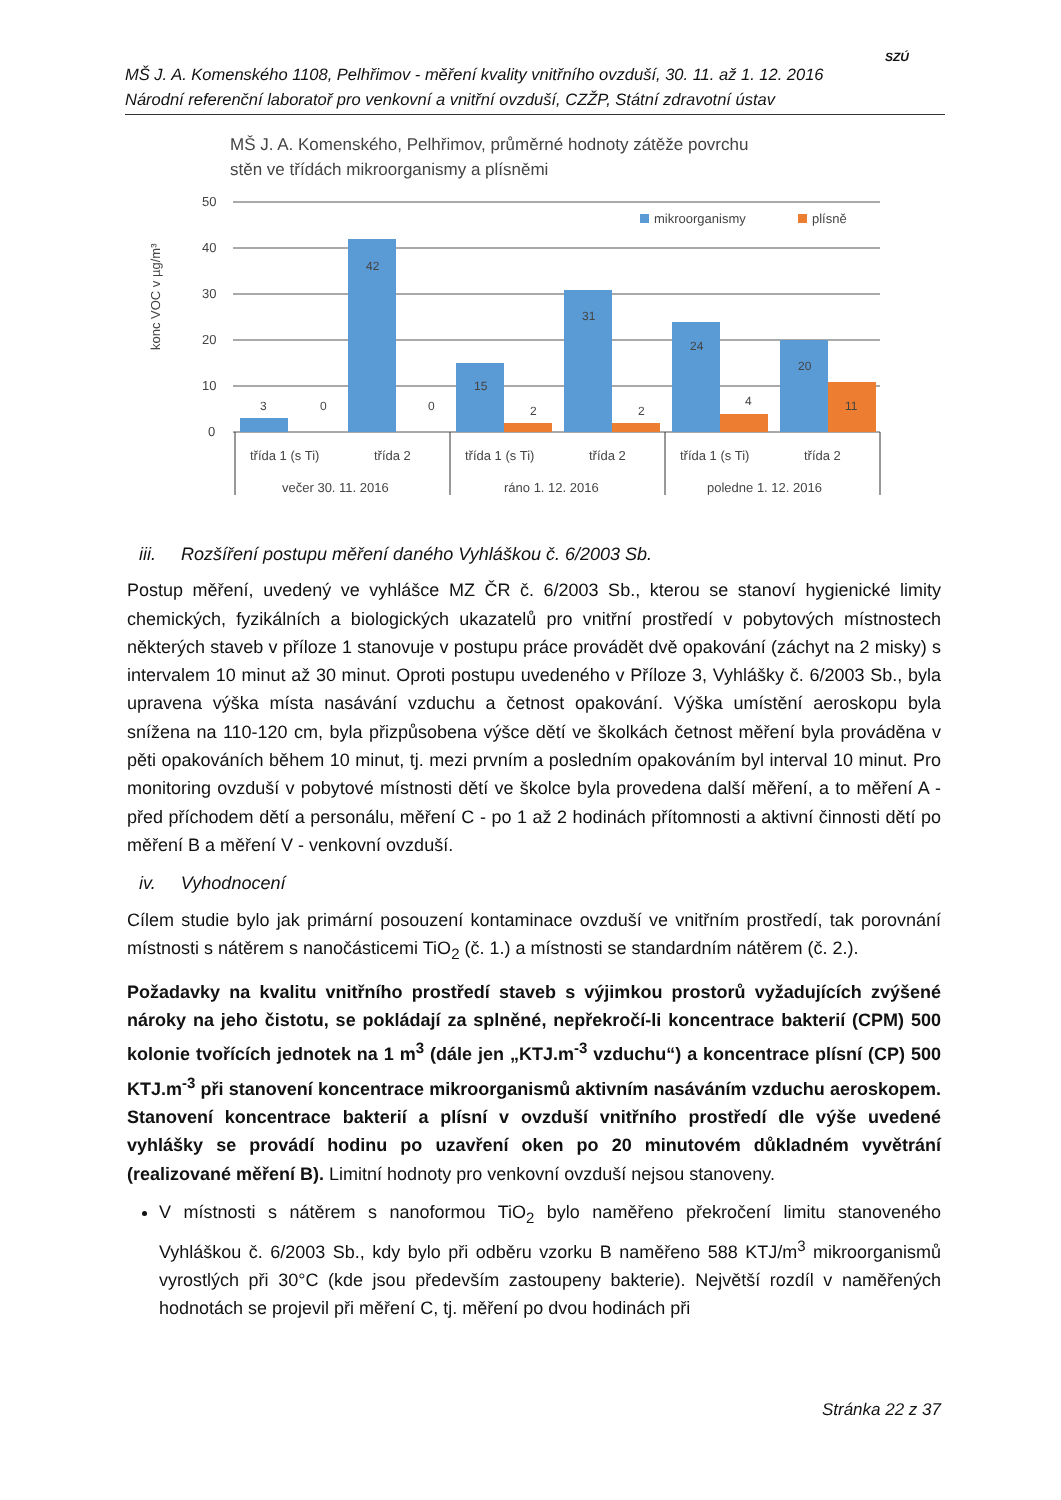MŠ J. A. Komenského 1108, Pelhřimov - měření kvality vnitřního ovzduší, 30. 11. až 1. 12. 2016
Národní referenční laboratoř pro venkovní a vnitřní ovzduší, CZŽP, Státní zdravotní ústav
SZÚ
MŠ J. A. Komenského, Pelhřimov, průměrné hodnoty zátěže povrchu
stěn ve třídách mikroorganismy a plísněmi
konc VOC v µg/m³
50
40
30
20
10
0
mikroorganismy
plísně
3
0
42
0
15
2
31
2
24
4
20
11
třída 1 (s Ti)
třída 2
třída 1 (s Ti)
třída 2
třída 1 (s Ti)
třída 2
večer 30. 11. 2016
ráno 1. 12. 2016
poledne 1. 12. 2016
iii. Rozšíření postupu měření daného Vyhláškou č. 6/2003 Sb.
Postup měření, uvedený ve vyhlášce MZ ČR č. 6/2003 Sb., kterou se stanoví hygienické limity chemických, fyzikálních a biologických ukazatelů pro vnitřní prostředí v pobytových místnostech některých staveb v příloze 1 stanovuje v postupu práce provádět dvě opakování (záchyt na 2 misky) s intervalem 10 minut až 30 minut. Oproti postupu uvedeného v Příloze 3, Vyhlášky č. 6/2003 Sb., byla upravena výška místa nasávání vzduchu a četnost opakování. Výška umístění aeroskopu byla snížena na 110-120 cm, byla přizpůsobena výšce dětí ve školkách četnost měření byla prováděna v pěti opakováních během 10 minut, tj. mezi prvním a posledním opakováním byl interval 10 minut. Pro monitoring ovzduší v pobytové místnosti dětí ve školce byla provedena další měření, a to měření A - před příchodem dětí a personálu, měření C - po 1 až 2 hodinách přítomnosti a aktivní činnosti dětí po měření B a měření V - venkovní ovzduší.
iv. Vyhodnocení
Cílem studie bylo jak primární posouzení kontaminace ovzduší ve vnitřním prostředí, tak porovnání místnosti s nátěrem s nanočásticemi TiO<sub>2</sub> (č. 1.) a místnosti se standardním nátěrem (č. 2.).
Požadavky na kvalitu vnitřního prostředí staveb s výjimkou prostorů vyžadujících zvýšené nároky na jeho čistotu, se pokládají za splněné, nepřekročí-li koncentrace bakterií (CPM) 500 kolonie tvořících jednotek na 1 m<sup>3</sup> (dále jen „KTJ.m<sup>-3</sup> vzduchu“) a koncentrace plísní (CP) 500 KTJ.m<sup>-3</sup> při stanovení koncentrace mikroorganismů aktivním nasáváním vzduchu aeroskopem. Stanovení koncentrace bakterií a plísní v ovzduší vnitřního prostředí dle výše uvedené vyhlášky se provádí hodinu po uzavření oken po 20 minutovém důkladném vyvětrání (realizované měření B). Limitní hodnoty pro venkovní ovzduší nejsou stanoveny.
V místnosti s nátěrem s nanoformou TiO<sub>2</sub> bylo naměřeno překročení limitu stanoveného Vyhláškou č. 6/2003 Sb., kdy bylo při odběru vzorku B naměřeno 588 KTJ/m<sup>3</sup> mikroorganismů vyrostlých při 30°C (kde jsou především zastoupeny bakterie). Největší rozdíl v naměřených hodnotách se projevil při měření C, tj. měření po dvou hodinách při
Stránka 22 z 37